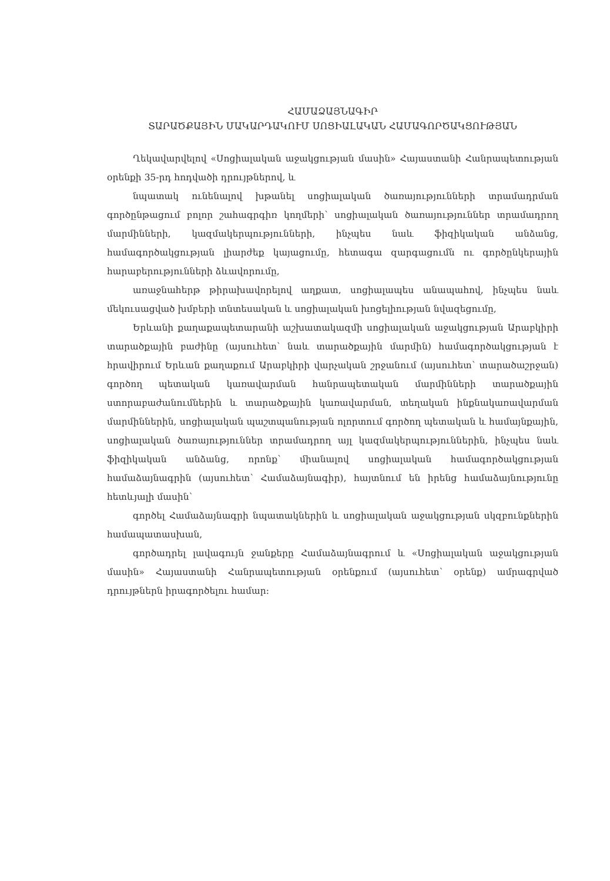ՀԱՄԱՁԱՅՆԱԳԻՐ
ՏԱՐԱԾՔԱՅԻՆ ՄԱԿԱՐԴԱԿՈՒՄ ՍՈՑԻԱԼԱԿԱՆ ՀԱՄԱԳՈՐԾԱԿՑՈՒԹՅԱՆ
Ղեկավարվելով «Սոցիալական աջակցության մասին» Հայաստանի Հանրապետության օրենքի 35-րդ հոդվածի դրույթներով, և
նպատակ ունենալով խթանել սոցիալական ծառայությունների տրամադրման գործընթացում բոլոր շահագրգիռ կողմերի՝ սոցիալական ծառայություններ տրամադրող մարմինների, կազմակերպությունների, ինչպես նաև ֆիզիկական անձանց, համագործակցության լիարժեք կայացումը, հետագա զարգացումն ու գործընկերային հարաբերությունների ձևավորումը,
առաջնահերթ թիրախավորելով աղքատ, սոցիալապես անապահով, ինչպես նաև մեկուսացված խմբերի տնտեսական և սոցիալական խոցելիության նվազեցումը,
Երևանի քաղաքապետարանի աշխատակազմի սոցիալական աջակցության Արաբկիրի տարածքային բաժինը (այսուհետ՝ նաև տարածքային մարմին) համագործակցության է հրավիրում Երևան քաղաքում Արաբկիրի վարչական շրջանում (այսուհետ՝ տարածաշրջան) գործող պետական կառավարման հանրապետական մարմինների տարածքային ստորաբաժանումներին և տարածքային կառավարման, տեղական ինքնակառավարման մարմիններին, սոցիալական պաշտպանության ոլորտում գործող պետական և համայնքային, սոցիալական ծառայություններ տրամադրող այլ կազմակերպություններին, ինչպես նաև ֆիզիկական անձանց, որոնք՝ միանալով սոցիալական համագործակցության համաձայնագրին (այսուհետ՝ Համաձայնագիր), հայտնում են իրենց համաձայնությունը հետևյալի մասին՝
գործել Համաձայնագրի նպատակներին և սոցիալական աջակցության սկզբունքներին համապատասխան,
գործադրել լավագույն ջանքերը Համաձայնագրում և «Սոցիալական աջակցության մասին» Հայաստանի Հանրապետության օրենքում (այսուհետ՝ օրենք) ամրագրված դրույթներն իրագործելու համար: